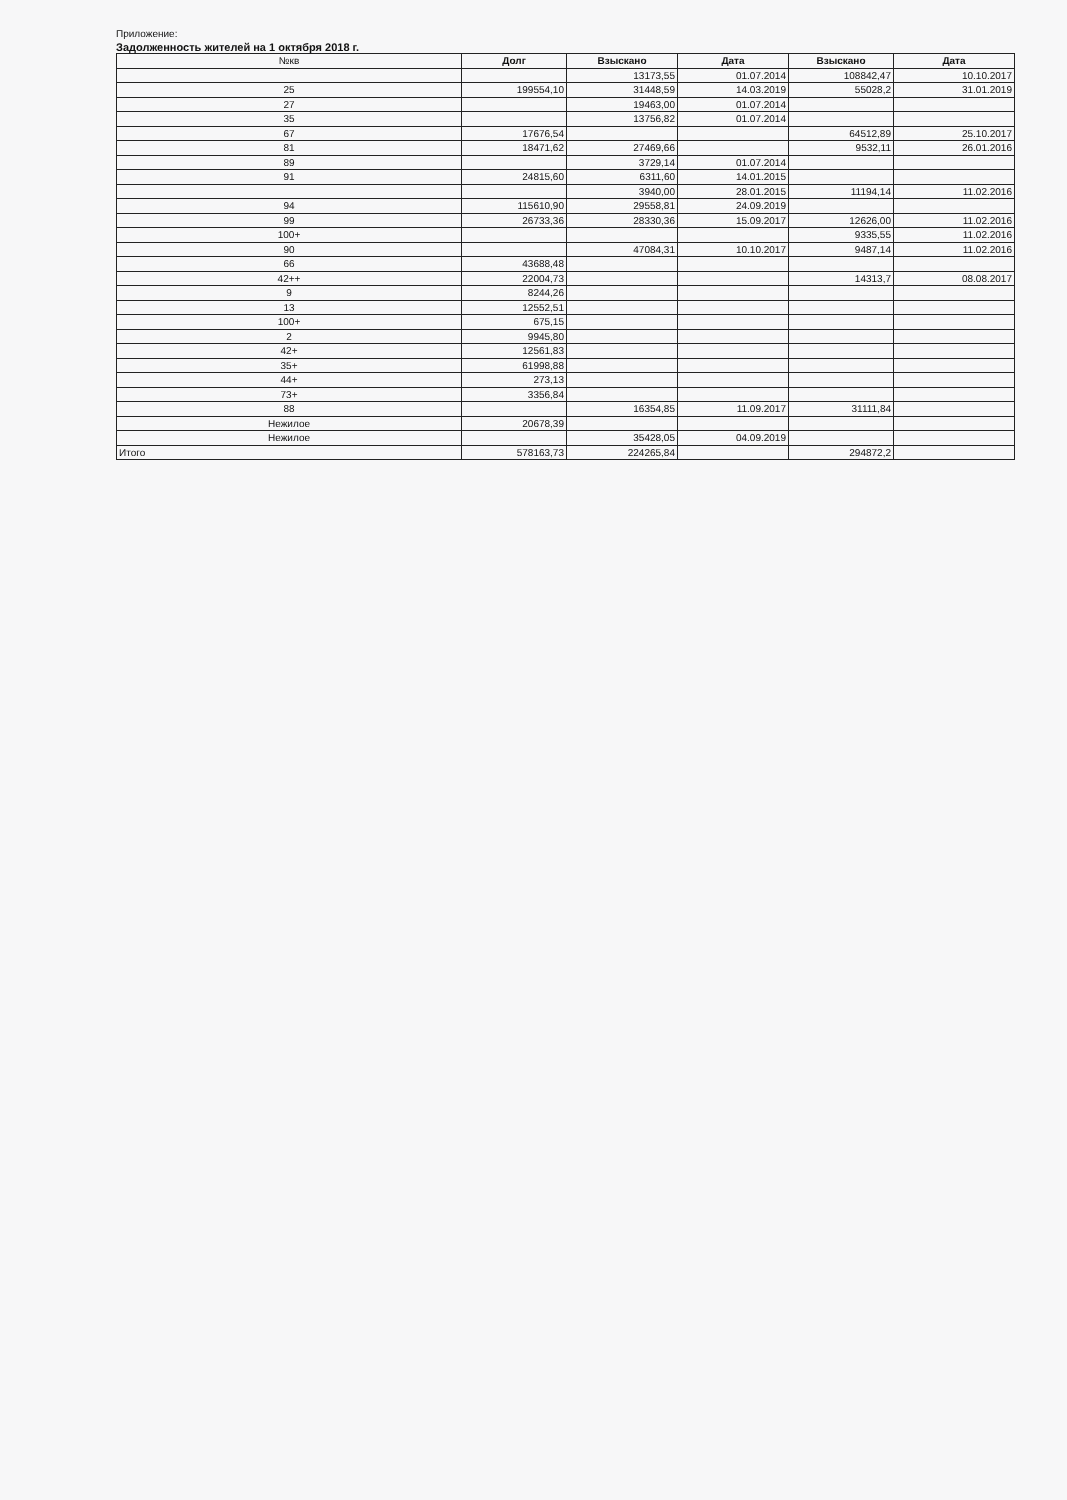Приложение:
Задолженность жителей на 1 октября 2018 г.
| №кв | Долг | Взыскано | Дата | Взыскано | Дата |
| --- | --- | --- | --- | --- | --- |
| | | 13173,55 | 01.07.2014 | 108842,47 | 10.10.2017 |
| 25 | 199554,10 | 31448,59 | 14.03.2019 | 55028,2 | 31.01.2019 |
| 27 | | 19463,00 | 01.07.2014 | | |
| 35 | | 13756,82 | 01.07.2014 | | |
| 67 | 17676,54 | | | 64512,89 | 25.10.2017 |
| 81 | 18471,62 | 27469,66 | | 9532,11 | 26.01.2016 |
| 89 | | 3729,14 | 01.07.2014 | | |
| 91 | 24815,60 | 6311,60 | 14.01.2015 | | |
| | | 3940,00 | 28.01.2015 | 11194,14 | 11.02.2016 |
| 94 | 115610,90 | 29558,81 | 24.09.2019 | | |
| 99 | 26733,36 | 28330,36 | 15.09.2017 | 12626,00 | 11.02.2016 |
| 100+ | | | | 9335,55 | 11.02.2016 |
| 90 | | 47084,31 | 10.10.2017 | 9487,14 | 11.02.2016 |
| 66 | 43688,48 | | | | |
| 42++ | 22004,73 | | | 14313,7 | 08.08.2017 |
| 9 | 8244,26 | | | | |
| 13 | 12552,51 | | | | |
| 100+ | 675,15 | | | | |
| 2 | 9945,80 | | | | |
| 42+ | 12561,83 | | | | |
| 35+ | 61998,88 | | | | |
| 44+ | 273,13 | | | | |
| 73+ | 3356,84 | | | | |
| 88 | | 16354,85 | 11.09.2017 | 31111,84 | |
| Нежилое | 20678,39 | | | | |
| Нежилое | | 35428,05 | 04.09.2019 | | |
| Итого | 578163,73 | 224265,84 | | 294872,2 | |